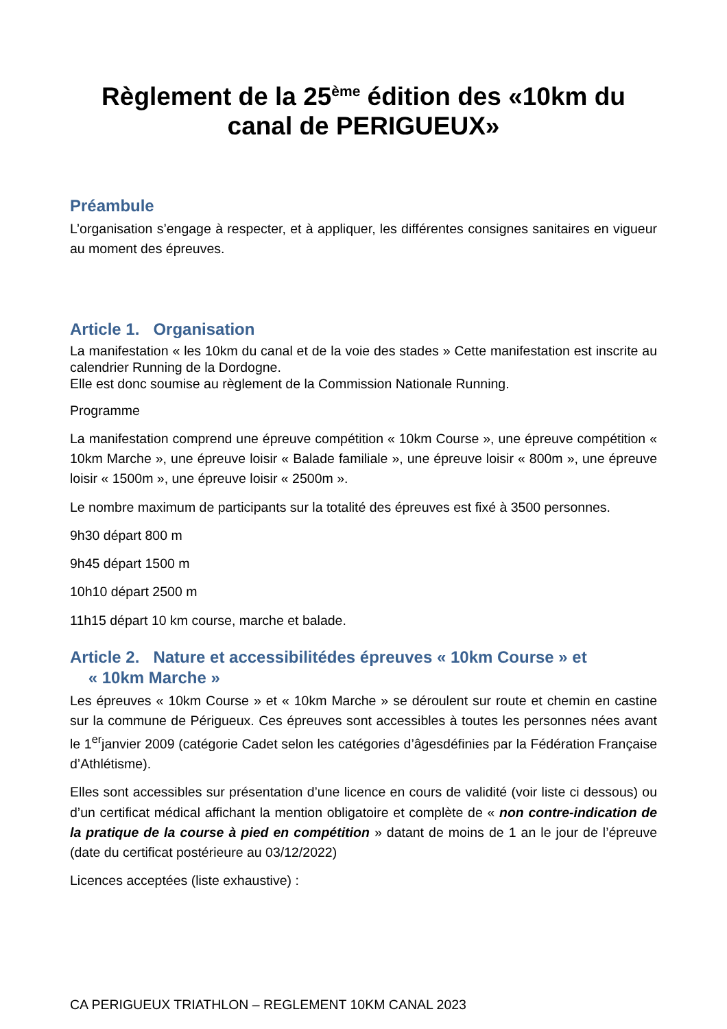Règlement de la 25<sup>ème</sup> édition des «10km du canal de PERIGUEUX»
Préambule
L’organisation s’engage à respecter, et à appliquer, les différentes consignes sanitaires en vigueur au moment des épreuves.
Article 1. Organisation
La manifestation « les 10km du canal et de la voie des stades » Cette manifestation est inscrite au calendrier Running de la Dordogne.
Elle est donc soumise au règlement de la Commission Nationale Running.
Programme
La manifestation comprend une épreuve compétition « 10km Course », une épreuve compétition « 10km Marche », une épreuve loisir « Balade familiale », une épreuve loisir « 800m », une épreuve loisir « 1500m », une épreuve loisir « 2500m ».
Le nombre maximum de participants sur la totalité des épreuves est fixé à 3500 personnes.
9h30 départ 800 m
9h45 départ 1500 m
10h10 départ 2500 m
11h15 départ 10 km course, marche et balade.
Article 2. Nature et accessibilitédes épreuves « 10km Course » et
« 10km Marche »
Les épreuves « 10km Course » et « 10km Marche » se déroulent sur route et chemin en castine sur la commune de Périgueux. Ces épreuves sont accessibles à toutes les personnes nées avant le 1<sup>er</sup>janvier 2009 (catégorie Cadet selon les catégories d’âgesdéfinies par la Fédération Française d’Athlétisme).
Elles sont accessibles sur présentation d’une licence en cours de validité (voir liste ci dessous) ou d’un certificat médical affichant la mention obligatoire et complète de « non contre-indication de la pratique de la course à pied en compétition » datant de moins de 1 an le jour de l’épreuve (date du certificat postérieure au 03/12/2022)
Licences acceptées (liste exhaustive) :
CA PERIGUEUX TRIATHLON – REGLEMENT 10KM CANAL 2023